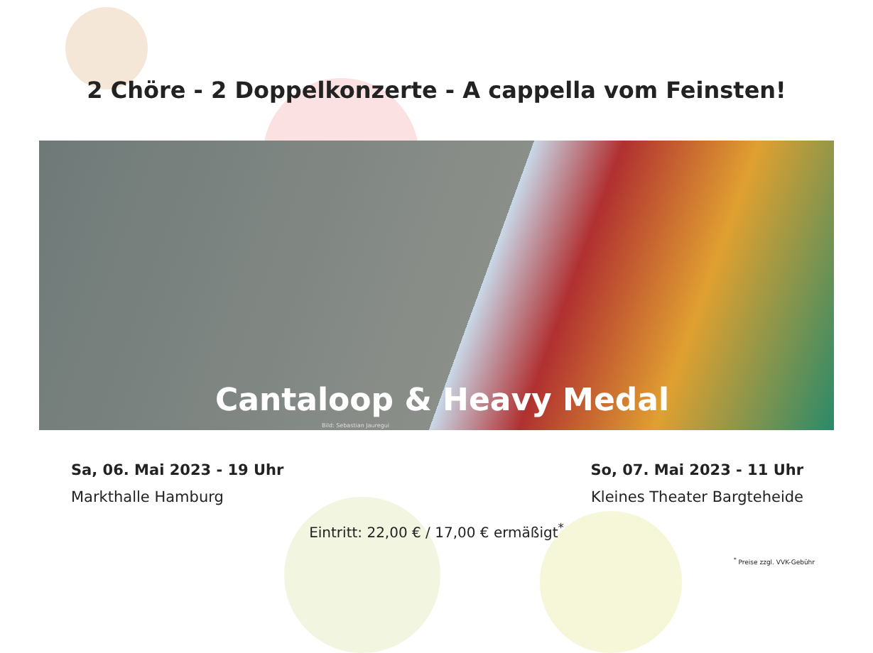2 Chöre - 2 Doppelkonzerte - A cappella vom Feinsten!
Cantaloop & Heavy Medal
Bild: Sebastian Jauregui
Sa, 06. Mai 2023 - 19 Uhr
Markthalle Hamburg
So, 07. Mai 2023 - 11 Uhr
Kleines Theater Bargteheide
Eintritt: 22,00 € / 17,00 € ermäßigt<sup>*</sup>
<sup>*</sup> Preise zzgl. VVK-Gebühr